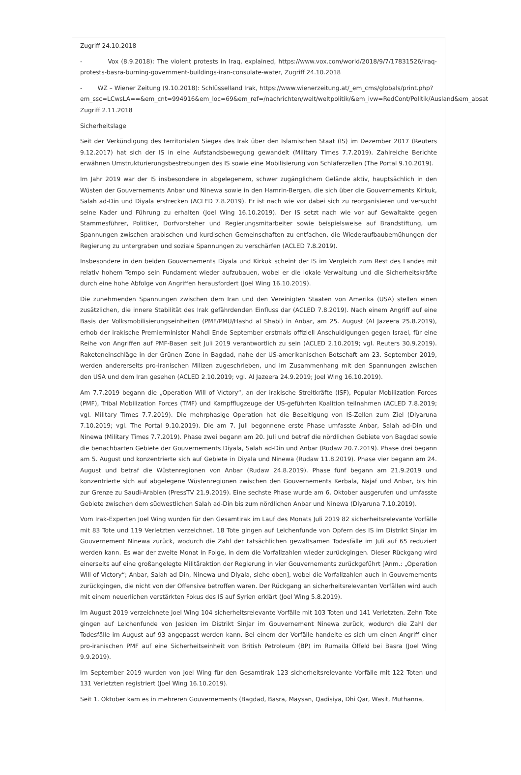Zugriff 24.10.2018
- Vox (8.9.2018): The violent protests in Iraq, explained, https://www.vox.com/world/2018/9/7/17831526/iraq-protests-basra-burning-government-buildings-iran-consulate-water, Zugriff 24.10.2018
- WZ – Wiener Zeitung (9.10.2018): Schlüsselland Irak, https://www.wienerzeitung.at/_em_cms/globals/print.php?
em_ssc=LCwsLA==&em_cnt=994916&em_loc=69&em_ref=/nachrichten/welt/weltpolitik/&em_ivw=RedCont/Politik/Ausland&em_absat
Zugriff 2.11.2018
Sicherheitslage
Seit der Verkündigung des territorialen Sieges des Irak über den Islamischen Staat (IS) im Dezember 2017 (Reuters 9.12.2017) hat sich der IS in eine Aufstandsbewegung gewandelt (Military Times 7.7.2019). Zahlreiche Berichte erwähnen Umstrukturierungsbestrebungen des IS sowie eine Mobilisierung von Schläferzellen (The Portal 9.10.2019).
Im Jahr 2019 war der IS insbesondere in abgelegenem, schwer zugänglichem Gelände aktiv, hauptsächlich in den Wüsten der Gouvernements Anbar und Ninewa sowie in den Hamrin-Bergen, die sich über die Gouvernements Kirkuk, Salah ad-Din und Diyala erstrecken (ACLED 7.8.2019). Er ist nach wie vor dabei sich zu reorganisieren und versucht seine Kader und Führung zu erhalten (Joel Wing 16.10.2019). Der IS setzt nach wie vor auf Gewaltakte gegen Stammesführer, Politiker, Dorfvorsteher und Regierungsmitarbeiter sowie beispielsweise auf Brandstiftung, um Spannungen zwischen arabischen und kurdischen Gemeinschaften zu entfachen, die Wiederaufbaubemühungen der Regierung zu untergraben und soziale Spannungen zu verschärfen (ACLED 7.8.2019).
Insbesondere in den beiden Gouvernements Diyala und Kirkuk scheint der IS im Vergleich zum Rest des Landes mit relativ hohem Tempo sein Fundament wieder aufzubauen, wobei er die lokale Verwaltung und die Sicherheitskräfte durch eine hohe Abfolge von Angriffen herausfordert (Joel Wing 16.10.2019).
Die zunehmenden Spannungen zwischen dem Iran und den Vereinigten Staaten von Amerika (USA) stellen einen zusätzlichen, die innere Stabilität des Irak gefährdenden Einfluss dar (ACLED 7.8.2019). Nach einem Angriff auf eine Basis der Volksmobilisierungseinheiten (PMF/PMU/Hashd al Shabi) in Anbar, am 25. August (Al Jazeera 25.8.2019), erhob der irakische Premierminister Mahdi Ende September erstmals offiziell Anschuldigungen gegen Israel, für eine Reihe von Angriffen auf PMF-Basen seit Juli 2019 verantwortlich zu sein (ACLED 2.10.2019; vgl. Reuters 30.9.2019). Raketeneinschläge in der Grünen Zone in Bagdad, nahe der US-amerikanischen Botschaft am 23. September 2019, werden andererseits pro-iranischen Milizen zugeschrieben, und im Zusammenhang mit den Spannungen zwischen den USA und dem Iran gesehen (ACLED 2.10.2019; vgl. Al Jazeera 24.9.2019; Joel Wing 16.10.2019).
Am 7.7.2019 begann die „Operation Will of Victory“, an der irakische Streitkräfte (ISF), Popular Mobilization Forces (PMF), Tribal Mobilization Forces (TMF) und Kampfflugzeuge der US-geführten Koalition teilnahmen (ACLED 7.8.2019; vgl. Military Times 7.7.2019). Die mehrphasige Operation hat die Beseitigung von IS-Zellen zum Ziel (Diyaruna 7.10.2019; vgl. The Portal 9.10.2019). Die am 7. Juli begonnene erste Phase umfasste Anbar, Salah ad-Din und Ninewa (Military Times 7.7.2019). Phase zwei begann am 20. Juli und betraf die nördlichen Gebiete von Bagdad sowie die benachbarten Gebiete der Gouvernements Diyala, Salah ad-Din und Anbar (Rudaw 20.7.2019). Phase drei begann am 5. August und konzentrierte sich auf Gebiete in Diyala und Ninewa (Rudaw 11.8.2019). Phase vier begann am 24. August und betraf die Wüstenregionen von Anbar (Rudaw 24.8.2019). Phase fünf begann am 21.9.2019 und konzentrierte sich auf abgelegene Wüstenregionen zwischen den Gouvernements Kerbala, Najaf und Anbar, bis hin zur Grenze zu Saudi-Arabien (PressTV 21.9.2019). Eine sechste Phase wurde am 6. Oktober ausgerufen und umfasste Gebiete zwischen dem südwestlichen Salah ad-Din bis zum nördlichen Anbar und Ninewa (Diyaruna 7.10.2019).
Vom Irak-Experten Joel Wing wurden für den Gesamtirak im Lauf des Monats Juli 2019 82 sicherheitsrelevante Vorfälle mit 83 Tote und 119 Verletzten verzeichnet. 18 Tote gingen auf Leichenfunde von Opfern des IS im Distrikt Sinjar im Gouvernement Ninewa zurück, wodurch die Zahl der tatsächlichen gewaltsamen Todesfälle im Juli auf 65 reduziert werden kann. Es war der zweite Monat in Folge, in dem die Vorfallzahlen wieder zurückgingen. Dieser Rückgang wird einerseits auf eine großangelegte Militäraktion der Regierung in vier Gouvernements zurückgeführt [Anm.: „Operation Will of Victory“; Anbar, Salah ad Din, Ninewa und Diyala, siehe oben], wobei die Vorfallzahlen auch in Gouvernements zurückgingen, die nicht von der Offensive betroffen waren. Der Rückgang an sicherheitsrelevanten Vorfällen wird auch mit einem neuerlichen verstärkten Fokus des IS auf Syrien erklärt (Joel Wing 5.8.2019).
Im August 2019 verzeichnete Joel Wing 104 sicherheitsrelevante Vorfälle mit 103 Toten und 141 Verletzten. Zehn Tote gingen auf Leichenfunde von Jesiden im Distrikt Sinjar im Gouvernement Ninewa zurück, wodurch die Zahl der Todesfälle im August auf 93 angepasst werden kann. Bei einem der Vorfälle handelte es sich um einen Angriff einer pro-iranischen PMF auf eine Sicherheitseinheit von British Petroleum (BP) im Rumaila Ölfeld bei Basra (Joel Wing 9.9.2019).
Im September 2019 wurden von Joel Wing für den Gesamtirak 123 sicherheitsrelevante Vorfälle mit 122 Toten und 131 Verletzten registriert (Joel Wing 16.10.2019).
Seit 1. Oktober kam es in mehreren Gouvernements (Bagdad, Basra, Maysan, Qadisiya, Dhi Qar, Wasit, Muthanna,